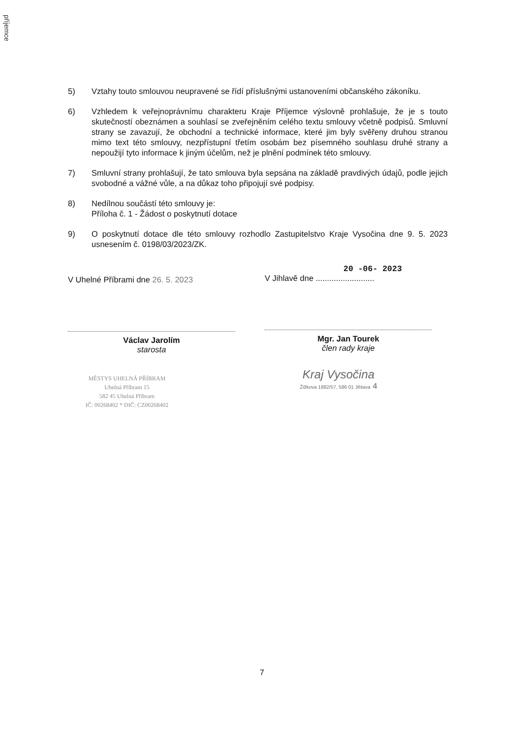příjemce
5) Vztahy touto smlouvou neupravené se řídí příslušnými ustanoveními občanského zákoníku.
6) Vzhledem k veřejnoprávnímu charakteru Kraje Příjemce výslovně prohlašuje, že je s touto skutečností obeznámen a souhlasí se zveřejněním celého textu smlouvy včetně podpisů. Smluvní strany se zavazují, že obchodní a technické informace, které jim byly svěřeny druhou stranou mimo text této smlouvy, nezpřístupní třetím osobám bez písemného souhlasu druhé strany a nepoužijí tyto informace k jiným účelům, než je plnění podmínek této smlouvy.
7) Smluvní strany prohlašují, že tato smlouva byla sepsána na základě pravdivých údajů, podle jejich svobodné a vážné vůle, a na důkaz toho připojují své podpisy.
8) Nedílnou součástí této smlouvy je:
Příloha č. 1 - Žádost o poskytnutí dotace
9) O poskytnutí dotace dle této smlouvy rozhodlo Zastupitelstvo Kraje Vysočina dne 9. 5. 2023 usnesením č. 0198/03/2023/ZK.
V Uhelné Příbrami dne 26. 5. 2023
Václav Jarolím
starosta
MĚSTYS UHELNÁ PŘÍBRAM
Uhelná Příbram 15
582 45 Uhelná Příbram
IČ: 00268402 * DIČ: CZ00268402
20 -06- 2023
V Jihlavě dne ..........................
Mgr. Jan Tourek
člen rady kraje
Kraj Vysočina
Žižkova 1882/57, 586 01 Jihlava 4
7